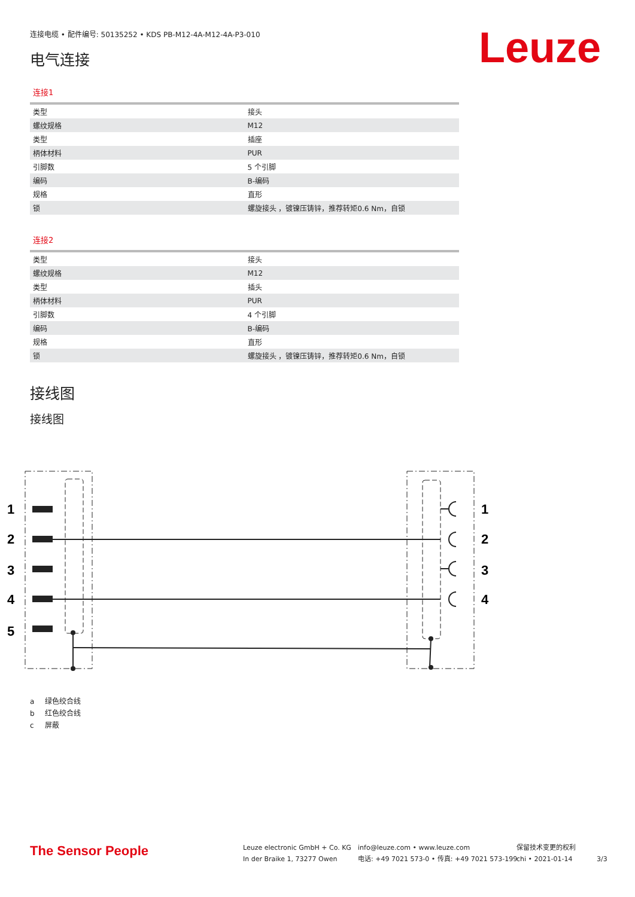连接电缆 • 配件编号: 50135252 • KDS PB-M12-4A-M12-4A-P3-010
Leuze
电气连接
连接1
| 类型 | 接头 |
| 螺纹规格 | M12 |
| 类型 | 插座 |
| 柄体材料 | PUR |
| 引脚数 | 5 个引脚 |
| 编码 | B-编码 |
| 规格 | 直形 |
| 锁 | 螺旋接头 ，镀镍压铸锌，推荐转矩0.6 Nm，自锁 |
连接2
| 类型 | 接头 |
| 螺纹规格 | M12 |
| 类型 | 插头 |
| 柄体材料 | PUR |
| 引脚数 | 4 个引脚 |
| 编码 | B-编码 |
| 规格 | 直形 |
| 锁 | 螺旋接头 ，镀镍压铸锌，推荐转矩0.6 Nm，自锁 |
接线图
接线图
1
2
3
4
5
1
2
3
4
a 绿色绞合线
b 红色绞合线
c 屏蔽
The Sensor People
Leuze electronic GmbH + Co. KG
In der Braike 1, 73277 Owen
info@leuze.com • www.leuze.com
电话: +49 7021 573-0 • 传真: +49 7021 573-199
保留技术变更的权利
chi • 2021-01-14
3/3